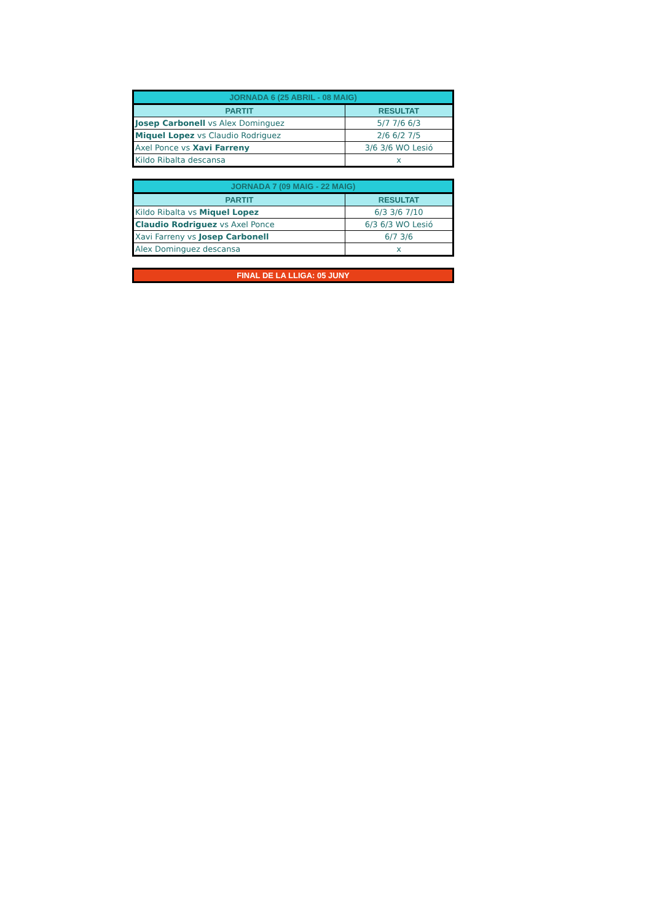| JORNADA 6 (25 ABRIL - 08 MAIG) | |
| PARTIT | RESULTAT |
| Josep Carbonell vs Alex Dominguez | 5/7 7/6 6/3 |
| Miquel Lopez vs Claudio Rodriguez | 2/6 6/2 7/5 |
| Axel Ponce vs Xavi Farreny | 3/6 3/6 WO Lesió |
| Kildo Ribalta descansa | x |
| JORNADA 7 (09 MAIG - 22 MAIG) | |
| PARTIT | RESULTAT |
| Kildo Ribalta vs Miquel Lopez | 6/3 3/6 7/10 |
| Claudio Rodriguez vs Axel Ponce | 6/3 6/3 WO Lesió |
| Xavi Farreny vs Josep Carbonell | 6/7 3/6 |
| Alex Dominguez descansa | x |
| FINAL DE LA LLIGA: 05 JUNY |